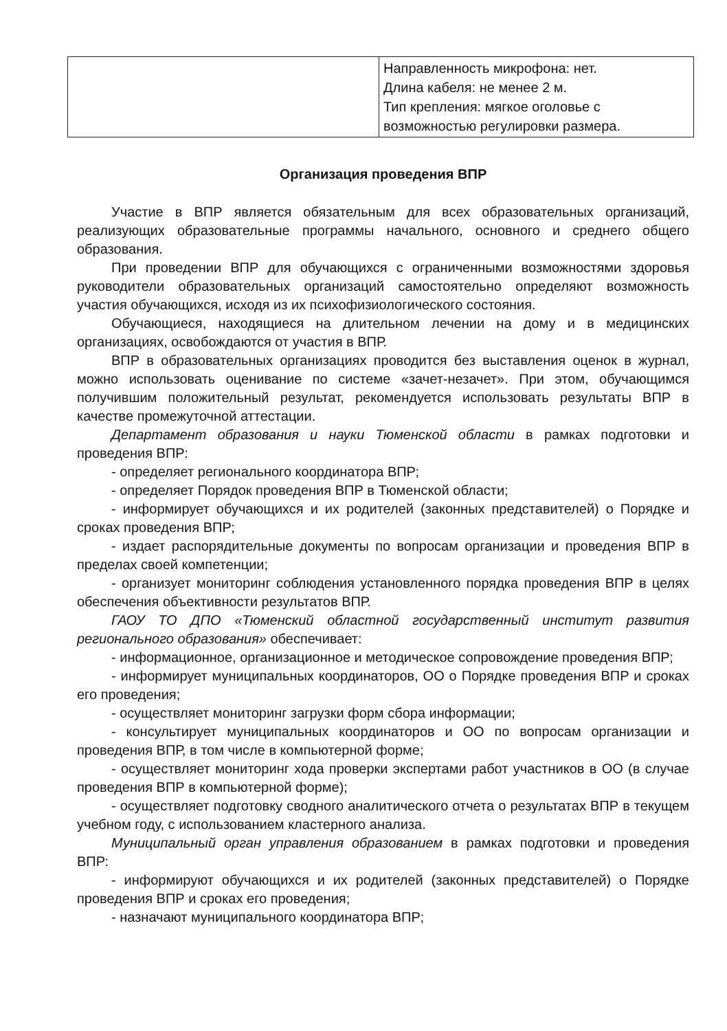| | Направленность микрофона: нет. Длина кабеля: не менее 2 м. Тип крепления: мягкое оголовье с возможностью регулировки размера. |
Организация проведения ВПР
Участие в ВПР является обязательным для всех образовательных организаций, реализующих образовательные программы начального, основного и среднего общего образования.
При проведении ВПР для обучающихся с ограниченными возможностями здоровья руководители образовательных организаций самостоятельно определяют возможность участия обучающихся, исходя из их психофизиологического состояния.
Обучающиеся, находящиеся на длительном лечении на дому и в медицинских организациях, освобождаются от участия в ВПР.
ВПР в образовательных организациях проводится без выставления оценок в журнал, можно использовать оценивание по системе «зачет-незачет». При этом, обучающимся получившим положительный результат, рекомендуется использовать результаты ВПР в качестве промежуточной аттестации.
Департамент образования и науки Тюменской области в рамках подготовки и проведения ВПР:
- определяет регионального координатора ВПР;
- определяет Порядок проведения ВПР в Тюменской области;
- информирует обучающихся и их родителей (законных представителей) о Порядке и сроках проведения ВПР;
- издает распорядительные документы по вопросам организации и проведения ВПР в пределах своей компетенции;
- организует мониторинг соблюдения установленного порядка проведения ВПР в целях обеспечения объективности результатов ВПР.
ГАОУ ТО ДПО «Тюменский областной государственный институт развития регионального образования» обеспечивает:
- информационное, организационное и методическое сопровождение проведения ВПР;
- информирует муниципальных координаторов, ОО о Порядке проведения ВПР и сроках его проведения;
- осуществляет мониторинг загрузки форм сбора информации;
- консультирует муниципальных координаторов и ОО по вопросам организации и проведения ВПР, в том числе в компьютерной форме;
- осуществляет мониторинг хода проверки экспертами работ участников в ОО (в случае проведения ВПР в компьютерной форме);
- осуществляет подготовку сводного аналитического отчета о результатах ВПР в текущем учебном году, с использованием кластерного анализа.
Муниципальный орган управления образованием в рамках подготовки и проведения ВПР:
- информируют обучающихся и их родителей (законных представителей) о Порядке проведения ВПР и сроках его проведения;
- назначают муниципального координатора ВПР;